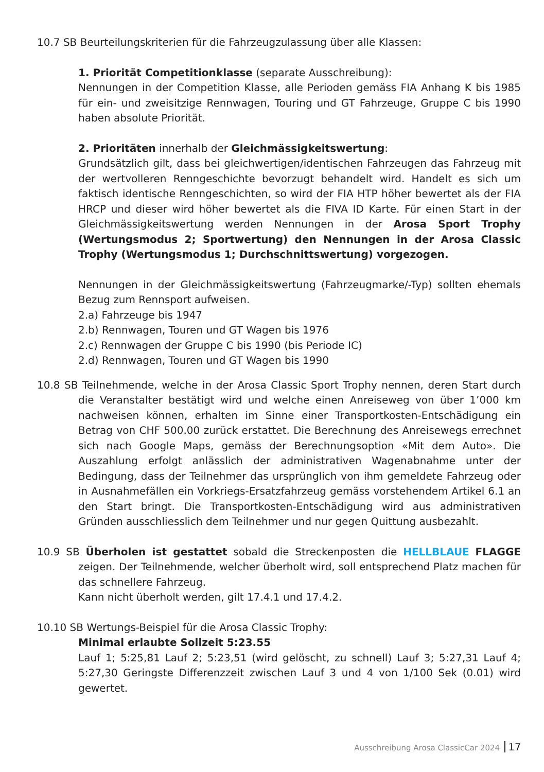10.7 SB Beurteilungskriterien für die Fahrzeugzulassung über alle Klassen:
1. Priorität Competitionklasse (separate Ausschreibung):
Nennungen in der Competition Klasse, alle Perioden gemäss FIA Anhang K bis 1985 für ein- und zweisitzige Rennwagen, Touring und GT Fahrzeuge, Gruppe C bis 1990 haben absolute Priorität.
2. Prioritäten innerhalb der Gleichmässigkeitswertung:
Grundsätzlich gilt, dass bei gleichwertigen/identischen Fahrzeugen das Fahrzeug mit der wertvolleren Renngeschichte bevorzugt behandelt wird. Handelt es sich um faktisch identische Renngeschichten, so wird der FIA HTP höher bewertet als der FIA HRCP und dieser wird höher bewertet als die FIVA ID Karte. Für einen Start in der Gleichmässigkeitswertung werden Nennungen in der Arosa Sport Trophy (Wertungsmodus 2; Sportwertung) den Nennungen in der Arosa Classic Trophy (Wertungsmodus 1; Durchschnittswertung) vorgezogen.
Nennungen in der Gleichmässigkeitswertung (Fahrzeugmarke/-Typ) sollten ehemals Bezug zum Rennsport aufweisen.
2.a) Fahrzeuge bis 1947
2.b) Rennwagen, Touren und GT Wagen bis 1976
2.c) Rennwagen der Gruppe C bis 1990 (bis Periode IC)
2.d) Rennwagen, Touren und GT Wagen bis 1990
10.8 SB Teilnehmende, welche in der Arosa Classic Sport Trophy nennen, deren Start durch die Veranstalter bestätigt wird und welche einen Anreiseweg von über 1’000 km nachweisen können, erhalten im Sinne einer Transportkosten-Entschädigung ein Betrag von CHF 500.00 zurück erstattet. Die Berechnung des Anreisewegs errechnet sich nach Google Maps, gemäss der Berechnungsoption «Mit dem Auto». Die Auszahlung erfolgt anlässlich der administrativen Wagen­abnahme unter der Bedingung, dass der Teilnehmer das ursprünglich von ihm gemeldete Fahrzeug oder in Ausnahmefällen ein Vorkriegs-Ersatzfahrzeug gemäss vorstehendem Artikel 6.1 an den Start bringt. Die Transportkosten-Entschädigung wird aus administrativen Gründen ausschliesslich dem Teilnehmer und nur gegen Quittung ausbezahlt.
10.9 SB Überholen ist gestattet sobald die Streckenposten die HELLBLAUE FLAGGE zeigen. Der Teilnehmende, welcher überholt wird, soll entsprechend Platz machen für das schnellere Fahrzeug.
Kann nicht überholt werden, gilt 17.4.1 und 17.4.2.
10.10 SB Wertungs-Beispiel für die Arosa Classic Trophy:
Minimal erlaubte Sollzeit 5:23.55
Lauf 1; 5:25,81 Lauf 2; 5:23,51 (wird gelöscht, zu schnell) Lauf 3; 5:27,31 Lauf 4; 5:27,30 Geringste Differenzzeit zwischen Lauf 3 und 4 von 1/100 Sek (0.01) wird gewertet.
Ausschreibung Arosa ClassicCar 2024 17